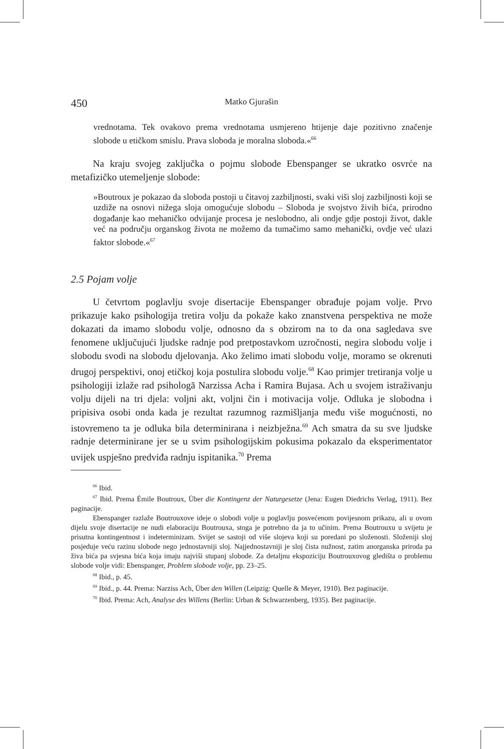450 Matko Gjurašin
vrednotama. Tek ovakovo prema vrednotama usmjereno htijenje daje pozitivno značenje slobode u etičkom smislu. Prava sloboda je moralna sloboda.«<sup>66</sup>
Na kraju svojeg zaključka o pojmu slobode Ebenspanger se ukratko osvrće na metafizičko utemeljenje slobode:
»Boutroux je pokazao da sloboda postoji u čitavoj zazbiljnosti, svaki viši sloj zazbiljnosti koji se uzdiže na osnovi nižega sloja omogućuje slobodu – Sloboda je svojstvo živih bića, prirodno događanje kao mehaničko odvijanje procesa je neslobodno, ali ondje gdje postoji život, dakle već na području organskog života ne možemo da tumačimo samo mehanički, ovdje već ulazi faktor slobode.«<sup>67</sup>
2.5 Pojam volje
U četvrtom poglavlju svoje disertacije Ebenspanger obrađuje pojam volje. Prvo prikazuje kako psihologija tretira volju da pokaže kako znanstvena perspektiva ne može dokazati da imamo slobodu volje, odnosno da s obzirom na to da ona sagledava sve fenomene uključujući ljudske radnje pod pretpostavkom uzročnosti, negira slobodu volje i slobodu svodi na slobodu djelovanja. Ako želimo imati slobodu volje, moramo se okrenuti drugoj perspektivi, onoj etičkoj koja postulira slobodu volje.<sup>68</sup> Kao primjer tretiranja volje u psihologiji izlaže rad psihologā Narzissa Acha i Ramira Bujasa. Ach u svojem istraživanju volju dijeli na tri djela: voljni akt, voljni čin i motivacija volje. Odluka je slobodna i pripisiva osobi onda kada je rezultat razumnog razmišljanja među više mogućnosti, no istovremeno ta je odluka bila determinirana i neizbježna.<sup>69</sup> Ach smatra da su sve ljudske radnje determinirane jer se u svim psihologijskim pokusima pokazalo da eksperimentator uvijek uspješno predviđa radnju ispitanika.<sup>70</sup> Prema
<sup>66</sup> Ibid.
<sup>67</sup> Ibid. Prema Émile Boutroux, Über die Kontingenz der Naturgesetze (Jena: Eugen Diedrichs Verlag, 1911). Bez paginacije.
Ebenspanger razlaže Boutrouxove ideje o slobodi volje u poglavlju posvećenom povijesnom prikazu, ali u ovom dijelu svoje disertacije ne nudi elaboraciju Boutrouxa, stoga je potrebno da ja to učinim. Prema Boutrouxu u svijetu je prisutna kontingentnost i indeterminizam. Svijet se sastoji od više slojeva koji su poredani po složenosti. Složeniji sloj posjeduje veću razinu slobode nego jednostavniji sloj. Najjednostavniji je sloj čista nužnost, zatim anorganska priroda pa živa bića pa svjesna bića koja imaju najviši stupanj slobode. Za detaljnu ekspoziciju Boutrouxovog gledišta o problemu slobode volje vidi: Ebenspanger, Problem slobode volje, pp. 23–25.
<sup>68</sup> Ibid., p. 45.
<sup>69</sup> Ibid., p. 44. Prema: Narziss Ach, Über den Willen (Leipzig: Quelle & Meyer, 1910). Bez paginacije.
<sup>70</sup> Ibid. Prema: Ach, Analyse des Willens (Berlin: Urban & Schwarzenberg, 1935). Bez paginacije.